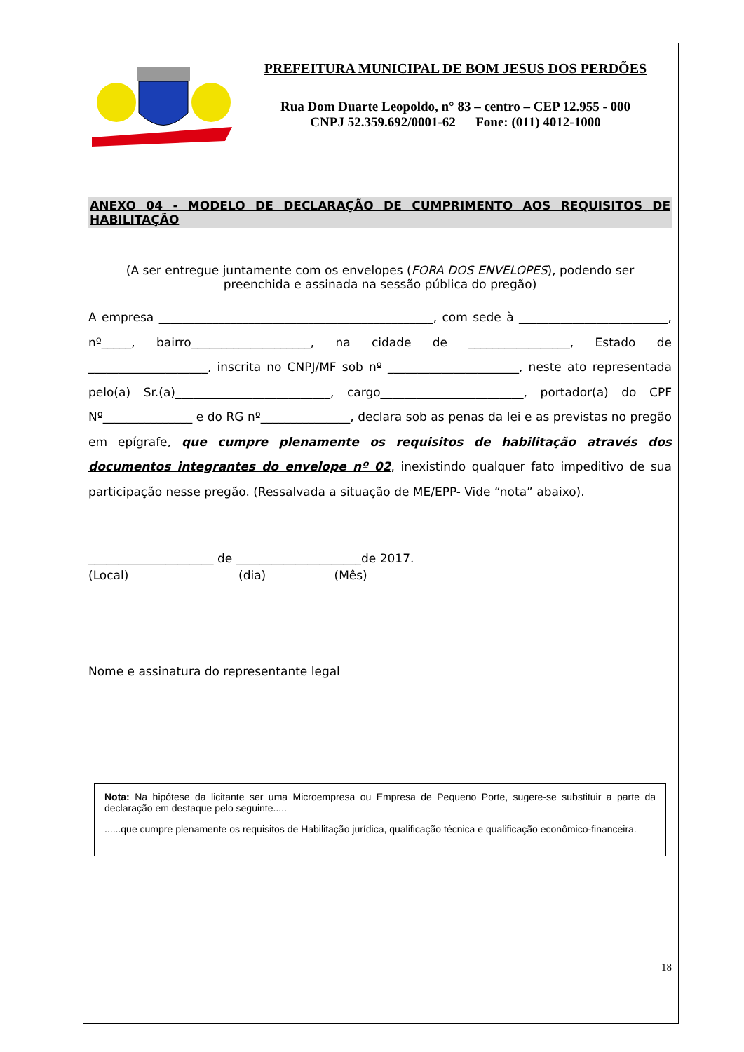PREFEITURA MUNICIPAL DE BOM JESUS DOS PERDÕES
Rua Dom Duarte Leopoldo, n° 83 – centro – CEP 12.955 - 000
CNPJ 52.359.692/0001-62 Fone: (011) 4012-1000
ANEXO 04 - MODELO DE DECLARAÇÃO DE CUMPRIMENTO AOS REQUISITOS DE HABILITAÇÃO
(A ser entregue juntamente com os envelopes (FORA DOS ENVELOPES), podendo ser preenchida e assinada na sessão pública do pregão)
A empresa ______________________________________________, com sede à _________________________, nº_____, bairro____________________, na cidade de _________________, Estado de ____________________, inscrita no CNPJ/MF sob nº ______________________, neste ato representada pelo(a) Sr.(a)__________________________, cargo________________________, portador(a) do CPF Nº_______________ e do RG nº_______________, declara sob as penas da lei e as previstas no pregão em epígrafe, que cumpre plenamente os requisitos de habilitação através dos documentos integrantes do envelope nº 02, inexistindo qualquer fato impeditivo de sua participação nesse pregão. (Ressalvada a situação de ME/EPP- Vide “nota” abaixo).
_____________________ de _____________________de 2017.
(Local) (dia) (Mês)
Nome e assinatura do representante legal
Nota: Na hipótese da licitante ser uma Microempresa ou Empresa de Pequeno Porte, sugere-se substituir a parte da declaração em destaque pelo seguinte.....
......que cumpre plenamente os requisitos de Habilitação jurídica, qualificação técnica e qualificação econômico-financeira.
18